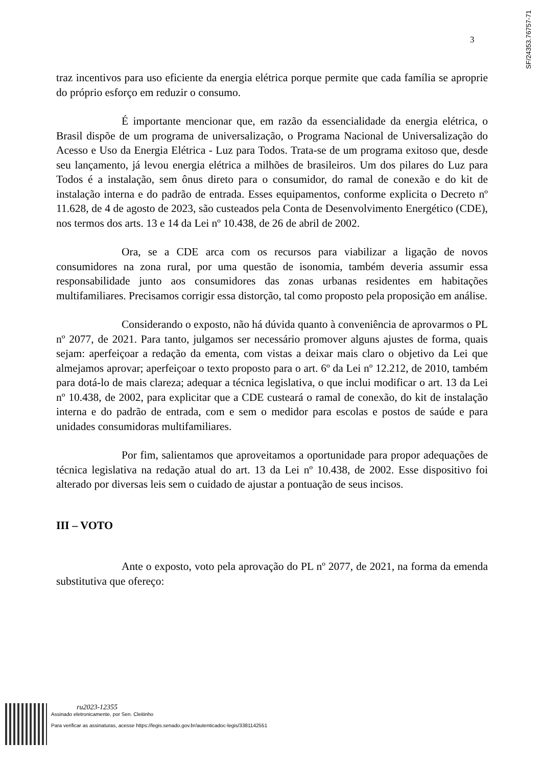SF/24353.76757-71
3
traz incentivos para uso eficiente da energia elétrica porque permite que cada família se aproprie do próprio esforço em reduzir o consumo.
É importante mencionar que, em razão da essencialidade da energia elétrica, o Brasil dispõe de um programa de universalização, o Programa Nacional de Universalização do Acesso e Uso da Energia Elétrica - Luz para Todos. Trata-se de um programa exitoso que, desde seu lançamento, já levou energia elétrica a milhões de brasileiros. Um dos pilares do Luz para Todos é a instalação, sem ônus direto para o consumidor, do ramal de conexão e do kit de instalação interna e do padrão de entrada. Esses equipamentos, conforme explicita o Decreto nº 11.628, de 4 de agosto de 2023, são custeados pela Conta de Desenvolvimento Energético (CDE), nos termos dos arts. 13 e 14 da Lei nº 10.438, de 26 de abril de 2002.
Ora, se a CDE arca com os recursos para viabilizar a ligação de novos consumidores na zona rural, por uma questão de isonomia, também deveria assumir essa responsabilidade junto aos consumidores das zonas urbanas residentes em habitações multifamiliares. Precisamos corrigir essa distorção, tal como proposto pela proposição em análise.
Considerando o exposto, não há dúvida quanto à conveniência de aprovarmos o PL nº 2077, de 2021. Para tanto, julgamos ser necessário promover alguns ajustes de forma, quais sejam: aperfeiçoar a redação da ementa, com vistas a deixar mais claro o objetivo da Lei que almejamos aprovar; aperfeiçoar o texto proposto para o art. 6º da Lei nº 12.212, de 2010, também para dotá-lo de mais clareza; adequar a técnica legislativa, o que inclui modificar o art. 13 da Lei nº 10.438, de 2002, para explicitar que a CDE custeará o ramal de conexão, do kit de instalação interna e do padrão de entrada, com e sem o medidor para escolas e postos de saúde e para unidades consumidoras multifamiliares.
Por fim, salientamos que aproveitamos a oportunidade para propor adequações de técnica legislativa na redação atual do art. 13 da Lei nº 10.438, de 2002. Esse dispositivo foi alterado por diversas leis sem o cuidado de ajustar a pontuação de seus incisos.
III – VOTO
Ante o exposto, voto pela aprovação do PL nº 2077, de 2021, na forma da emenda substitutiva que ofereço:
ru2023-12355
Assinado eletronicamente, por Sen. Cleitinho
Para verificar as assinaturas, acesse https://legis.senado.gov.br/autenticadoc-legis/3381142551